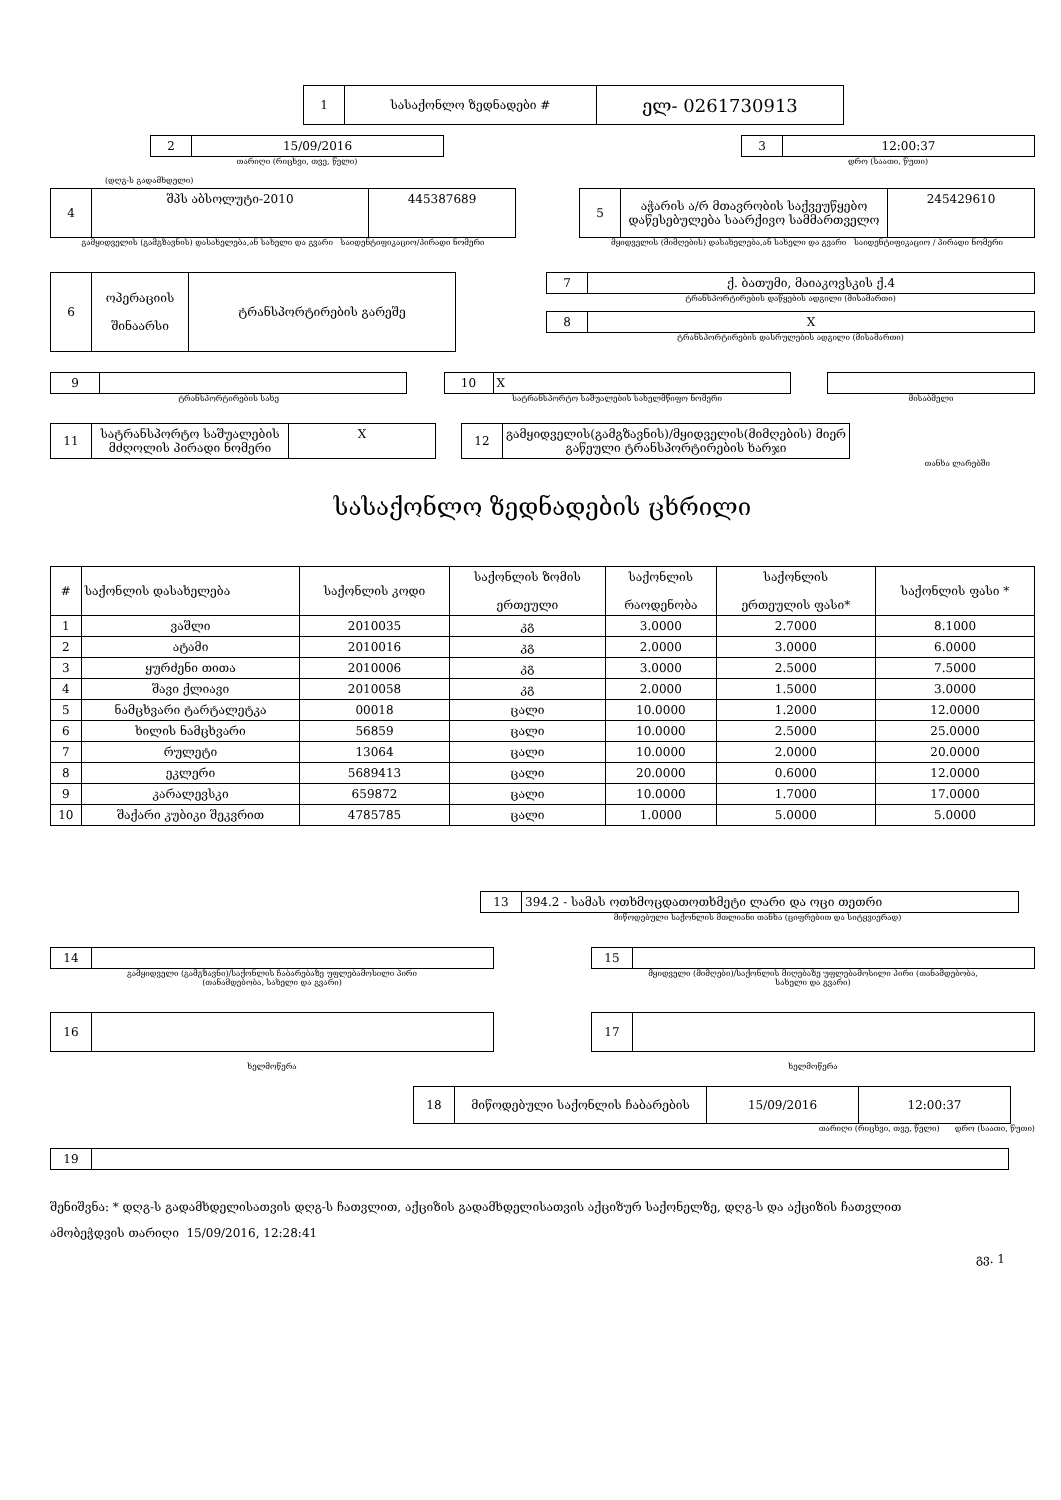| 1 | სასაქონლო ზედნადები # | ელ- 0261730913 |
| 2 | 15/09/2016 |
თარიღი (რიცხვი, თვე, წელი)
| 3 | 12:00:37 |
დრო (საათი, წუთი)
(დღგ-ს გადამხდელი)
| 4 | შპს აბსოლუტი-2010 | 445387689 |
გამყიდველის (გამგზავნის) დასახელება,ან სახელი და გვარი საიდენტიფიკაციო/პირადი ნომერი
| 5 | აჭარის ა/რ მთავრობის საქვეუწყებო დაწესებულება საარქივო სამმართველო | 245429610 |
მყიდველის (მიმღების) დასახელება,ან სახელი და გვარი საიდენტიფიკაციო / პირადი ნომერი
| 6 | ოპერაციის შინაარსი | ტრანსპორტირების გარეშე |
| 7 | ქ. ბათუმი, მაიაკოვსკის ქ.4 |
ტრანსპორტირების დაწყების ადგილი (მისამართი)
| 8 | X |
ტრანსპორტირების დასრულების ადგილი (მისამართი)
| 9 | |
ტრანსპორტირების სახე
| 10 | X |
სატრანსპორტო საშუალების სახელმწიფო ნომერი
მისაბმელი
| 11 | სატრანსპორტო საშუალების მძღოლის პირადი ნომერი | X |
| 12 | გამყიდველის(გამგზავნის)/მყიდველის(მიმღების) მიერ გაწეული ტრანსპორტირების ხარჯი |
თანხა ლარებში
სასაქონლო ზედნადების ცხრილი
| # | საქონლის დასახელება | საქონლის კოდი | საქონლის ზომის ერთეული | საქონლის რაოდენობა | საქონლის ერთეულის ფასი* | საქონლის ფასი * |
| --- | --- | --- | --- | --- | --- | --- |
| 1 | ვაშლი | 2010035 | კგ | 3.0000 | 2.7000 | 8.1000 |
| 2 | ატამი | 2010016 | კგ | 2.0000 | 3.0000 | 6.0000 |
| 3 | ყურძენი თითა | 2010006 | კგ | 3.0000 | 2.5000 | 7.5000 |
| 4 | შავი ქლიავი | 2010058 | კგ | 2.0000 | 1.5000 | 3.0000 |
| 5 | ნამცხვარი ტარტალეტკა | 00018 | ცალი | 10.0000 | 1.2000 | 12.0000 |
| 6 | ხილის ნამცხვარი | 56859 | ცალი | 10.0000 | 2.5000 | 25.0000 |
| 7 | რულეტი | 13064 | ცალი | 10.0000 | 2.0000 | 20.0000 |
| 8 | ეკლერი | 5689413 | ცალი | 20.0000 | 0.6000 | 12.0000 |
| 9 | კარალევსკი | 659872 | ცალი | 10.0000 | 1.7000 | 17.0000 |
| 10 | შაქარი კუბიკი შეკვრით | 4785785 | ცალი | 1.0000 | 5.0000 | 5.0000 |
| 13 | 394.2 - სამას ოთხმოცდათოთხმეტი ლარი და ოცი თეთრი |
მიწოდებული საქონლის მთლიანი თანხა (ციფრებით და სიტყვიერად)
| 14 | |
გამყიდველი (გამგზავნი)/საქონლის ჩაბარებაზე უფლებამოსილი პირი
(თანამდებობა, სახელი და გვარი)
| 15 | |
მყიდველი (მიმღები)/საქონლის მიღებაზე უფლებამოსილი პირი (თანამდებობა,
სახელი და გვარი)
| 16 | |
ხელმოწერა
| 17 | |
ხელმოწერა
| 18 | მიწოდებული საქონლის ჩაბარების | 15/09/2016 | 12:00:37 |
თარიღი (რიცხვი, თვე, წელი) დრო (საათი, წუთი)
| 19 | |
შენიშვნა: * დღგ-ს გადამხდელისათვის დღგ-ს ჩათვლით, აქციზის გადამხდელისათვის აქციზურ საქონელზე, დღგ-ს და აქციზის ჩათვლით
ამობეჭდვის თარიღი 15/09/2016, 12:28:41
გვ. 1